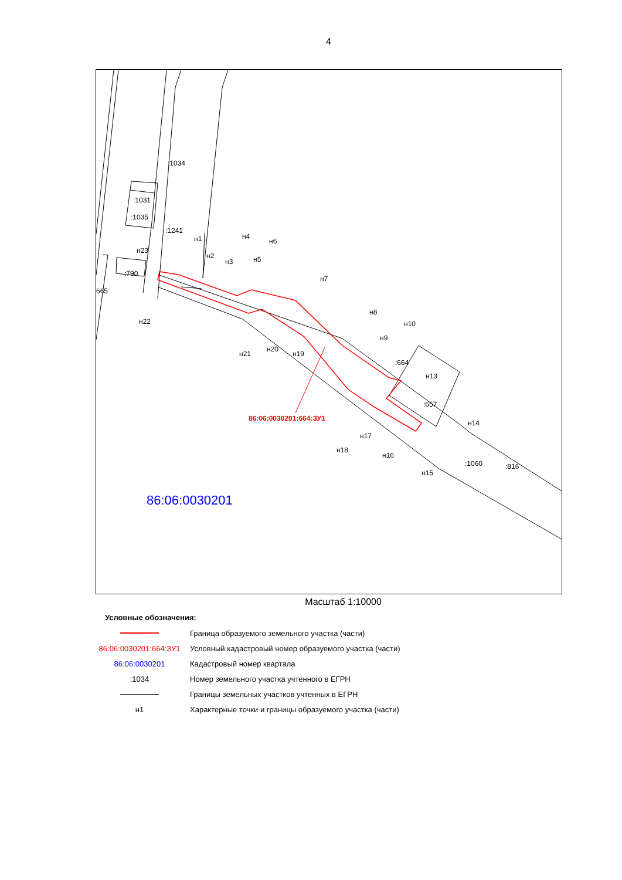4
:1034
:1031
:1035
:1241
:790
665
н1
н23
н2
н3
н4
н5
н6
н7
н8
н9
н10
:664
н13
:657
н14
н15
н16
н17
н18
н19
н20
н21
н22
:1060 :816
86:06:0030201:664:ЗУ1
86:06:0030201
Масштаб 1:10000
Условные обозначения:
| | Граница образуемого земельного участка (части) |
| 86:06:0030201:664:ЗУ1 | Условный кадастровый номер образуемого участка (части) |
| 86:06:0030201 | Кадастровый номер квартала |
| :1034 | Номер земельного участка учтенного в ЕГРН |
| | Границы земельных участков учтенных в ЕГРН |
| н1 | Характерные точки и границы образуемого участка (части) |